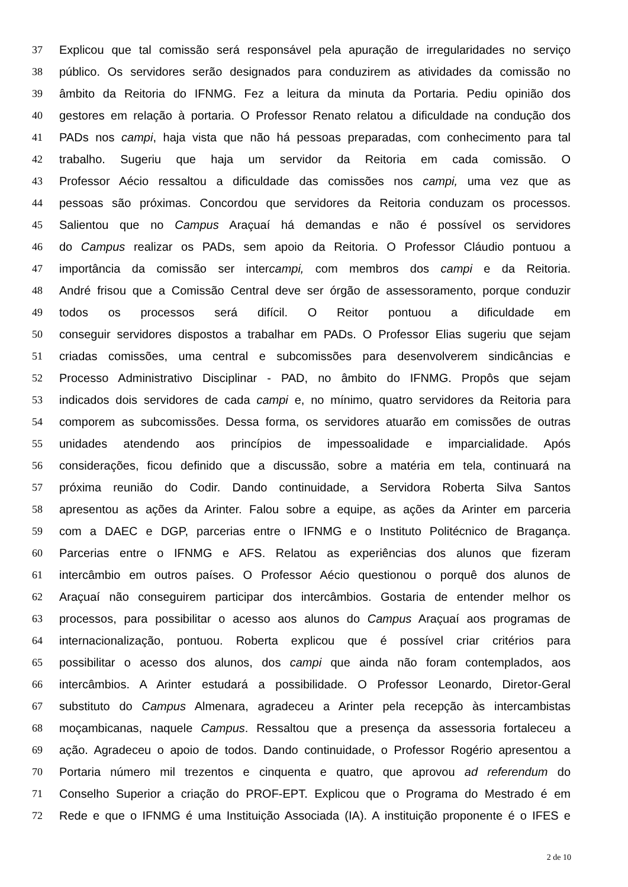37 Explicou que tal comissão será responsável pela apuração de irregularidades no serviço
38 público. Os servidores serão designados para conduzirem as atividades da comissão no
39 âmbito da Reitoria do IFNMG. Fez a leitura da minuta da Portaria. Pediu opinião dos
40 gestores em relação à portaria. O Professor Renato relatou a dificuldade na condução dos
41 PADs nos campi, haja vista que não há pessoas preparadas, com conhecimento para tal
42 trabalho. Sugeriu que haja um servidor da Reitoria em cada comissão. O
43 Professor Aécio ressaltou a dificuldade das comissões nos campi, uma vez que as
44 pessoas são próximas. Concordou que servidores da Reitoria conduzam os processos.
45 Salientou que no Campus Araçuaí há demandas e não é possível os servidores
46 do Campus realizar os PADs, sem apoio da Reitoria. O Professor Cláudio pontuou a
47 importância da comissão ser intercampi, com membros dos campi e da Reitoria.
48 André frisou que a Comissão Central deve ser órgão de assessoramento, porque conduzir
49 todos os processos será difícil. O Reitor pontuou a dificuldade em
50 conseguir servidores dispostos a trabalhar em PADs. O Professor Elias sugeriu que sejam
51 criadas comissões, uma central e subcomissões para desenvolverem sindicâncias e
52 Processo Administrativo Disciplinar - PAD, no âmbito do IFNMG. Propôs que sejam
53 indicados dois servidores de cada campi e, no mínimo, quatro servidores da Reitoria para
54 comporem as subcomissões. Dessa forma, os servidores atuarão em comissões de outras
55 unidades atendendo aos princípios de impessoalidade e imparcialidade. Após
56 considerações, ficou definido que a discussão, sobre a matéria em tela, continuará na
57 próxima reunião do Codir. Dando continuidade, a Servidora Roberta Silva Santos
58 apresentou as ações da Arinter. Falou sobre a equipe, as ações da Arinter em parceria
59 com a DAEC e DGP, parcerias entre o IFNMG e o Instituto Politécnico de Bragança.
60 Parcerias entre o IFNMG e AFS. Relatou as experiências dos alunos que fizeram
61 intercâmbio em outros países. O Professor Aécio questionou o porquê dos alunos de
62 Araçuaí não conseguirem participar dos intercâmbios. Gostaria de entender melhor os
63 processos, para possibilitar o acesso aos alunos do Campus Araçuaí aos programas de
64 internacionalização, pontuou. Roberta explicou que é possível criar critérios para
65 possibilitar o acesso dos alunos, dos campi que ainda não foram contemplados, aos
66 intercâmbios. A Arinter estudará a possibilidade. O Professor Leonardo, Diretor-Geral
67 substituto do Campus Almenara, agradeceu a Arinter pela recepção às intercambistas
68 moçambicanas, naquele Campus. Ressaltou que a presença da assessoria fortaleceu a
69 ação. Agradeceu o apoio de todos. Dando continuidade, o Professor Rogério apresentou a
70 Portaria número mil trezentos e cinquenta e quatro, que aprovou ad referendum do
71 Conselho Superior a criação do PROF-EPT. Explicou que o Programa do Mestrado é em
72 Rede e que o IFNMG é uma Instituição Associada (IA). A instituição proponente é o IFES e
2 de 10